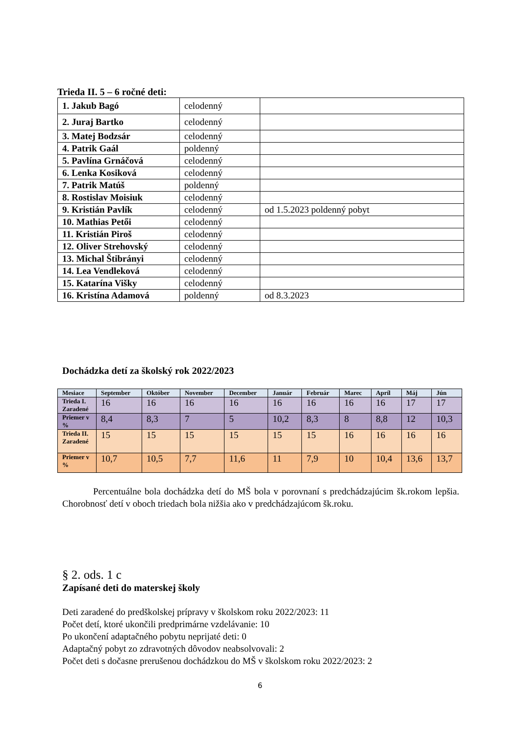Trieda II. 5 – 6 ročné deti:
| 1. Jakub Bagó | celodenný | |
| 2. Juraj Bartko | celodenný | |
| 3. Matej Bodzsár | celodenný | |
| 4. Patrik Gaál | poldenný | |
| 5. Pavlína Grnáčová | celodenný | |
| 6. Lenka Kosiková | celodenný | |
| 7. Patrik Matúš | poldenný | |
| 8. Rostislav Moisiuk | celodenný | |
| 9. Kristián Pavlík | celodenný | od 1.5.2023 poldenný pobyt |
| 10. Mathias Petői | celodenný | |
| 11. Kristián Piroš | celodenný | |
| 12. Oliver Strehovský | celodenný | |
| 13. Michal Štibrányi | celodenný | |
| 14. Lea Vendleková | celodenný | |
| 15. Katarína Višky | celodenný | |
| 16. Kristína Adamová | poldenný | od 8.3.2023 |
Dochádzka detí za školský rok 2022/2023
| Mesiace | September | Október | November | December | Január | Február | Marec | Apríl | Máj | Jún |
| --- | --- | --- | --- | --- | --- | --- | --- | --- | --- | --- |
| Trieda I. Zaradené | 16 | 16 | 16 | 16 | 16 | 16 | 16 | 16 | 17 | 17 |
| Priemer v % | 8,4 | 8,3 | 7 | 5 | 10,2 | 8,3 | 8 | 8,8 | 12 | 10,3 |
| Trieda II. Zaradené | 15 | 15 | 15 | 15 | 15 | 15 | 16 | 16 | 16 | 16 |
| Priemer v % | 10,7 | 10,5 | 7,7 | 11,6 | 11 | 7,9 | 10 | 10,4 | 13,6 | 13,7 |
Percentuálne bola dochádzka detí do MŠ bola v porovnaní s predchádzajúcim šk.rokom lepšia. Chorobnosť detí v oboch triedach bola nižšia ako v predchádzajúcom šk.roku.
§ 2. ods. 1 c
Zapísané deti do materskej školy
Deti zaradené do predškolskej prípravy v školskom roku 2022/2023: 11
Počet detí, ktoré ukončili predprimárne vzdelávanie: 10
Po ukončení adaptačného pobytu neprijaté deti: 0
Adaptačný pobyt zo zdravotných dôvodov neabsolvovali: 2
Počet deti s dočasne prerušenou dochádzkou do MŠ v školskom roku 2022/2023: 2
6